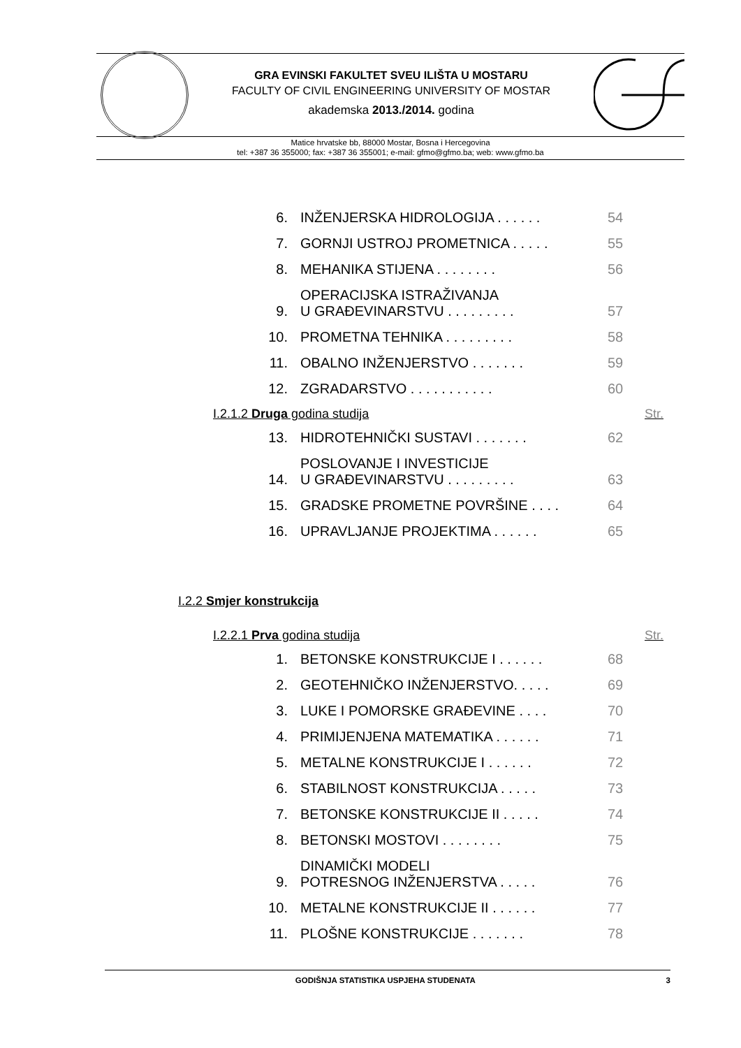GRA EVINSKI FAKULTET SVEU ILIŠTA U MOSTARU
FACULTY OF CIVIL ENGINEERING UNIVERSITY OF MOSTAR
akademska 2013./2014. godina
Matice hrvatske bb, 88000 Mostar, Bosna i Hercegovina
tel: +387 36 355000; fax: +387 36 355001; e-mail: gfmo@gfmo.ba; web: www.gfmo.ba
6. INŽENJERSKA HIDROLOGIJA . . . . . . 54
7. GORNJI USTROJ PROMETNICA . . . . . 55
8. MEHANIKA STIJENA . . . . . . . . 56
9. OPERACIJSKA ISTRAŽIVANJA
U GRAĐEVINARSTVU . . . . . . . . . 57
10. PROMETNA TEHNIKA . . . . . . . . . 58
11. OBALNO INŽENJERSTVO . . . . . . . 59
12. ZGRADARSTVO . . . . . . . . . . . 60
I.2.1.2 Druga godina studija Str.
13. HIDROTEHNIČKI SUSTAVI . . . . . . . 62
14. POSLOVANJE I INVESTICIJE
U GRAĐEVINARSTVU . . . . . . . . . 63
15. GRADSKE PROMETNE POVRŠINE . . . . 64
16. UPRAVLJANJE PROJEKTIMA . . . . . . 65
I.2.2 Smjer konstrukcija
I.2.2.1 Prva godina studija Str.
1. BETONSKE KONSTRUKCIJE I . . . . . . 68
2. GEOTEHNIČKO INŽENJERSTVO. . . . . 69
3. LUKE I POMORSKE GRAĐEVINE . . . . 70
4. PRIMIJENJENA MATEMATIKA . . . . . . 71
5. METALNE KONSTRUKCIJE I . . . . . . 72
6. STABILNOST KONSTRUKCIJA . . . . . 73
7. BETONSKE KONSTRUKCIJE II . . . . . 74
8. BETONSKI MOSTOVI . . . . . . . . 75
9. DINAMIČKI MODELI
POTRESNOG INŽENJERSTVA . . . . . 76
10. METALNE KONSTRUKCIJE II . . . . . . 77
11. PLOŠNE KONSTRUKCIJE . . . . . . . 78
GODIŠNJA STATISTIKA USPJEHA STUDENATA 3